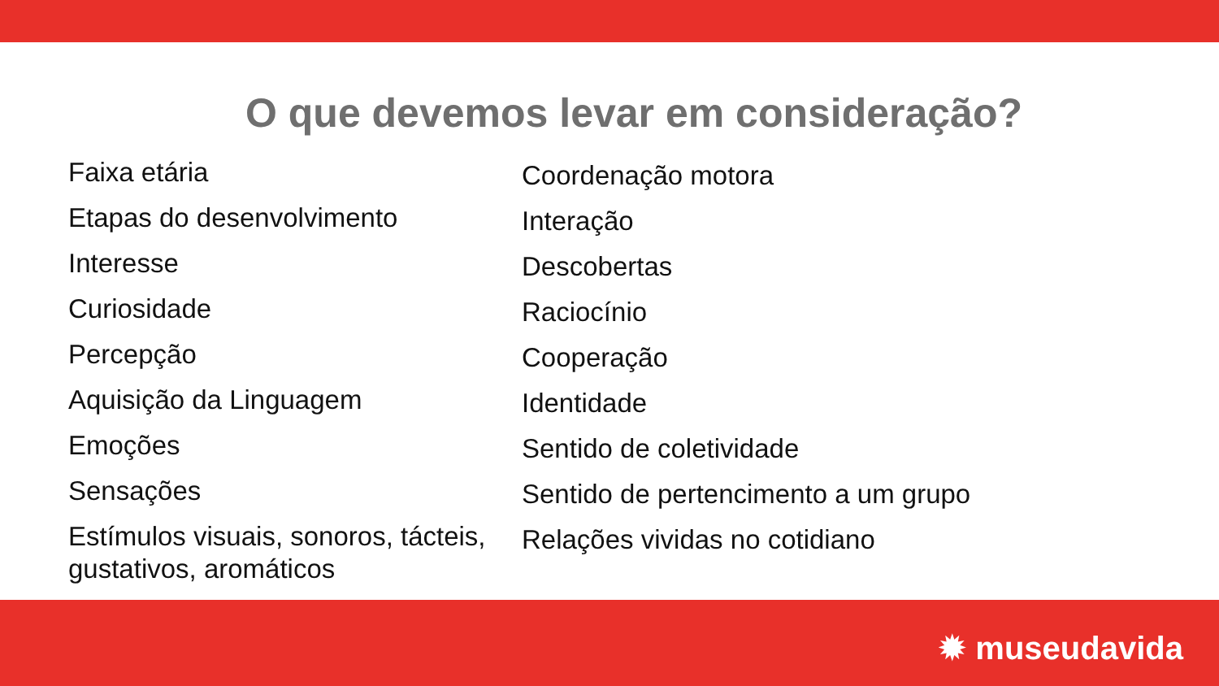O que devemos levar em consideração?
Faixa etária
Etapas do desenvolvimento
Interesse
Curiosidade
Percepção
Aquisição da Linguagem
Emoções
Sensações
Estímulos visuais, sonoros, tácteis, gustativos, aromáticos
Coordenação motora
Interação
Descobertas
Raciocínio
Cooperação
Identidade
Sentido de coletividade
Sentido de pertencimento a um grupo
Relações vividas no cotidiano
✹ museudavida